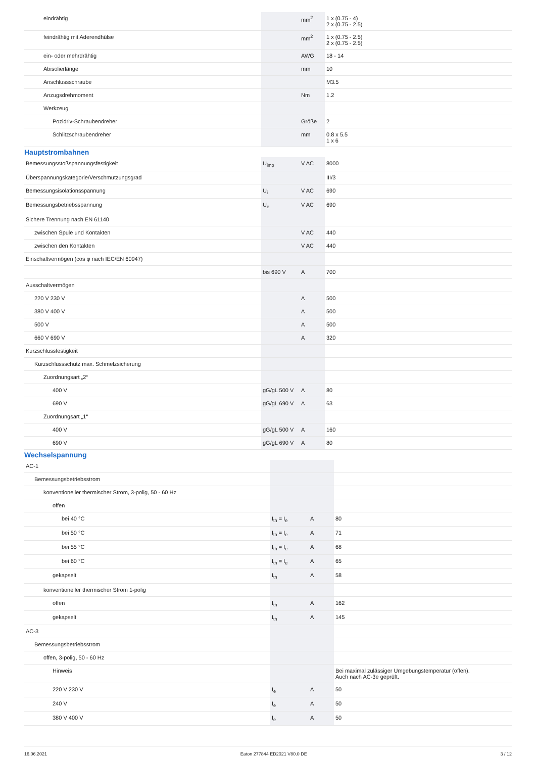| eindrähtig | | mm<sup>2</sup> | 1 x (0.75 - 4) 2 x (0.75 - 2.5) |
| feindrähtig mit Aderendhülse | | mm<sup>2</sup> | 1 x (0.75 - 2.5) 2 x (0.75 - 2.5) |
| ein- oder mehrdrähtig | | AWG | 18 - 14 |
| Abisolierlänge | | mm | 10 |
| Anschlussschraube | | | M3.5 |
| Anzugsdrehmoment | | Nm | 1.2 |
| Werkzeug | | | |
| Pozidriv-Schraubendreher | | Größe | 2 |
| Schlitzschraubendreher | | mm | 0.8 x 5.5 1 x 6 |
Hauptstrombahnen
| Bemessungsstoßspannungsfestigkeit | U<sub>imp</sub> | V AC | 8000 |
| Überspannungskategorie/Verschmutzungsgrad | | | III/3 |
| Bemessungsisolationsspannung | U<sub>i</sub> | V AC | 690 |
| Bemessungsbetriebsspannung | U<sub>e</sub> | V AC | 690 |
| Sichere Trennung nach EN 61140 | | | |
| zwischen Spule und Kontakten | | V AC | 440 |
| zwischen den Kontakten | | V AC | 440 |
| Einschaltvermögen (cos φ nach IEC/EN 60947) | | | |
| | bis 690 V | A | 700 |
| Ausschaltvermögen | | | |
| 220 V 230 V | | A | 500 |
| 380 V 400 V | | A | 500 |
| 500 V | | A | 500 |
| 660 V 690 V | | A | 320 |
| Kurzschlussfestigkeit | | | |
| Kurzschlussschutz max. Schmelzsicherung | | | |
| Zuordnungsart „2“ | | | |
| 400 V | gG/gL 500 V | A | 80 |
| 690 V | gG/gL 690 V | A | 63 |
| Zuordnungsart „1“ | | | |
| 400 V | gG/gL 500 V | A | 160 |
| 690 V | gG/gL 690 V | A | 80 |
Wechselspannung
| AC-1 | | | |
| Bemessungsbetriebsstrom | | | |
| konventioneller thermischer Strom, 3-polig, 50 - 60 Hz | | | |
| offen | | | |
| bei 40 °C | I<sub>th</sub> = I<sub>e</sub> | A | 80 |
| bei 50 °C | I<sub>th</sub> = I<sub>e</sub> | A | 71 |
| bei 55 °C | I<sub>th</sub> = I<sub>e</sub> | A | 68 |
| bei 60 °C | I<sub>th</sub> = I<sub>e</sub> | A | 65 |
| gekapselt | I<sub>th</sub> | A | 58 |
| konventioneller thermischer Strom 1-polig | | | |
| offen | I<sub>th</sub> | A | 162 |
| gekapselt | I<sub>th</sub> | A | 145 |
| AC-3 | | | |
| Bemessungsbetriebsstrom | | | |
| offen, 3-polig, 50 - 60 Hz | | | |
| Hinweis | | | Bei maximal zulässiger Umgebungstemperatur (offen). Auch nach AC-3e geprüft. |
| 220 V 230 V | I<sub>e</sub> | A | 50 |
| 240 V | I<sub>e</sub> | A | 50 |
| 380 V 400 V | I<sub>e</sub> | A | 50 |
16.06.2021 Eaton 277844 ED2021 V80.0 DE 3 / 12